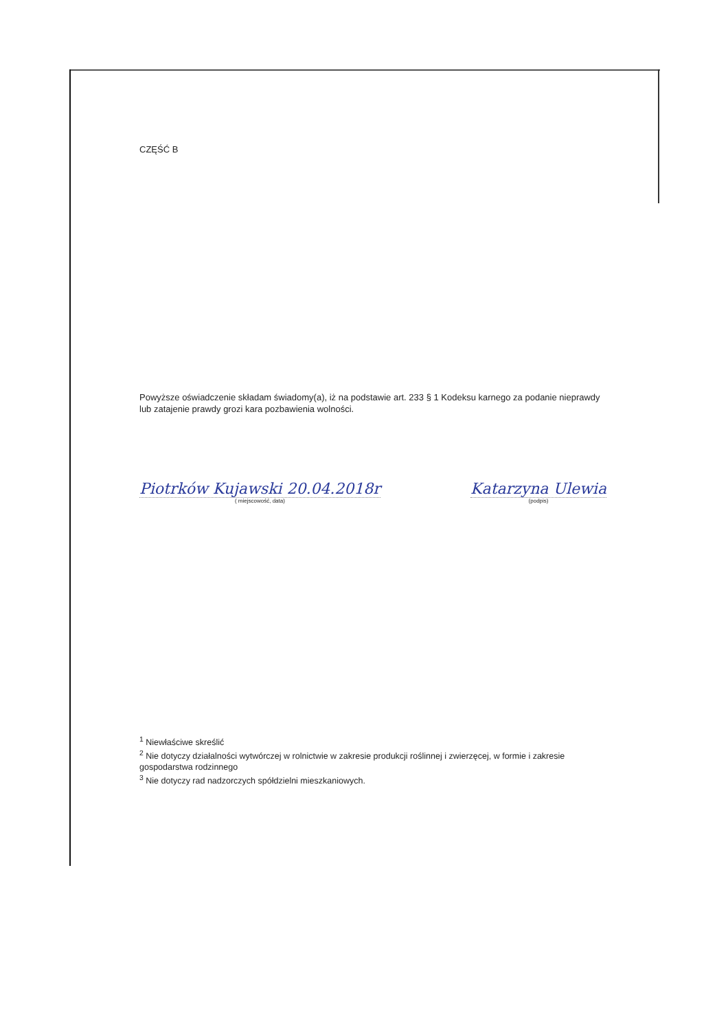CZĘŚĆ B
Powyższe oświadczenie składam świadomy(a), iż na podstawie art. 233 § 1 Kodeksu karnego za podanie nieprawdy lub zatajenie prawdy grozi kara pozbawienia wolności.
Piotrków Kujawski 20.04.2018r
( miejscowość, data)
Katarzyna Ulewia
(podpis)
<sup>1</sup> Niewłaściwe skreślić
<sup>2</sup> Nie dotyczy działalności wytwórczej w rolnictwie w zakresie produkcji roślinnej i zwierzęcej, w formie i zakresie gospodarstwa rodzinnego
<sup>3</sup> Nie dotyczy rad nadzorczych spółdzielni mieszkaniowych.